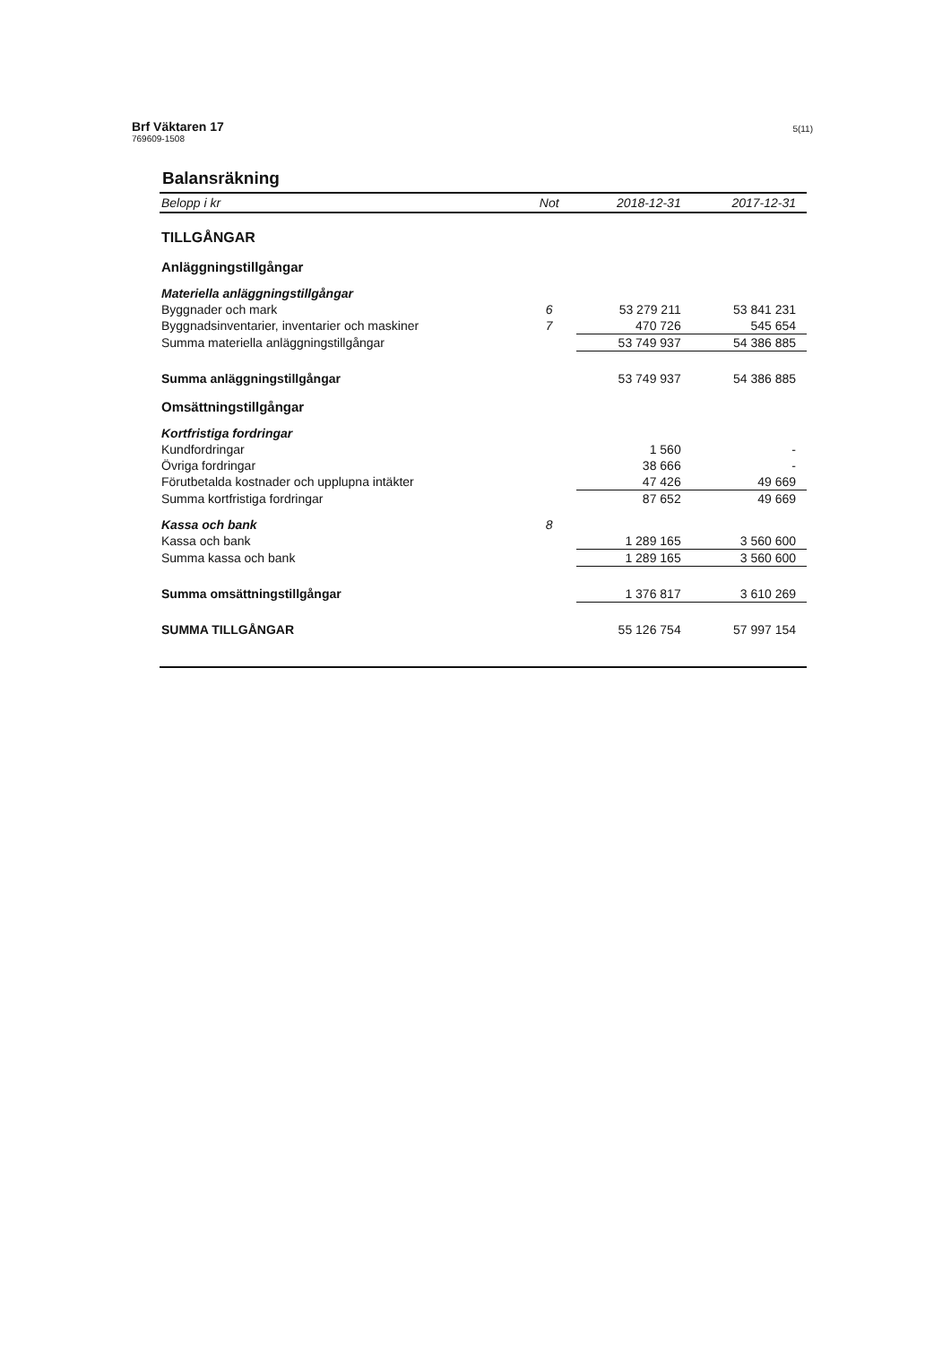Brf Väktaren 17
769609-1508
5(11)
Balansräkning
| Belopp i kr | Not | 2018-12-31 | 2017-12-31 |
| --- | --- | --- | --- |
| TILLGÅNGAR | | | |
| Anläggningstillgångar | | | |
| Materiella anläggningstillgångar | | | |
| Byggnader och mark | 6 | 53 279 211 | 53 841 231 |
| Byggnadsinventarier, inventarier och maskiner | 7 | 470 726 | 545 654 |
| Summa materiella anläggningstillgångar | | 53 749 937 | 54 386 885 |
| Summa anläggningstillgångar | | 53 749 937 | 54 386 885 |
| Omsättningstillgångar | | | |
| Kortfristiga fordringar | | | |
| Kundfordringar | | 1 560 | - |
| Övriga fordringar | | 38 666 | - |
| Förutbetalda kostnader och upplupna intäkter | | 47 426 | 49 669 |
| Summa kortfristiga fordringar | | 87 652 | 49 669 |
| Kassa och bank | 8 | | |
| Kassa och bank | | 1 289 165 | 3 560 600 |
| Summa kassa och bank | | 1 289 165 | 3 560 600 |
| Summa omsättningstillgångar | | 1 376 817 | 3 610 269 |
| SUMMA TILLGÅNGAR | | 55 126 754 | 57 997 154 |